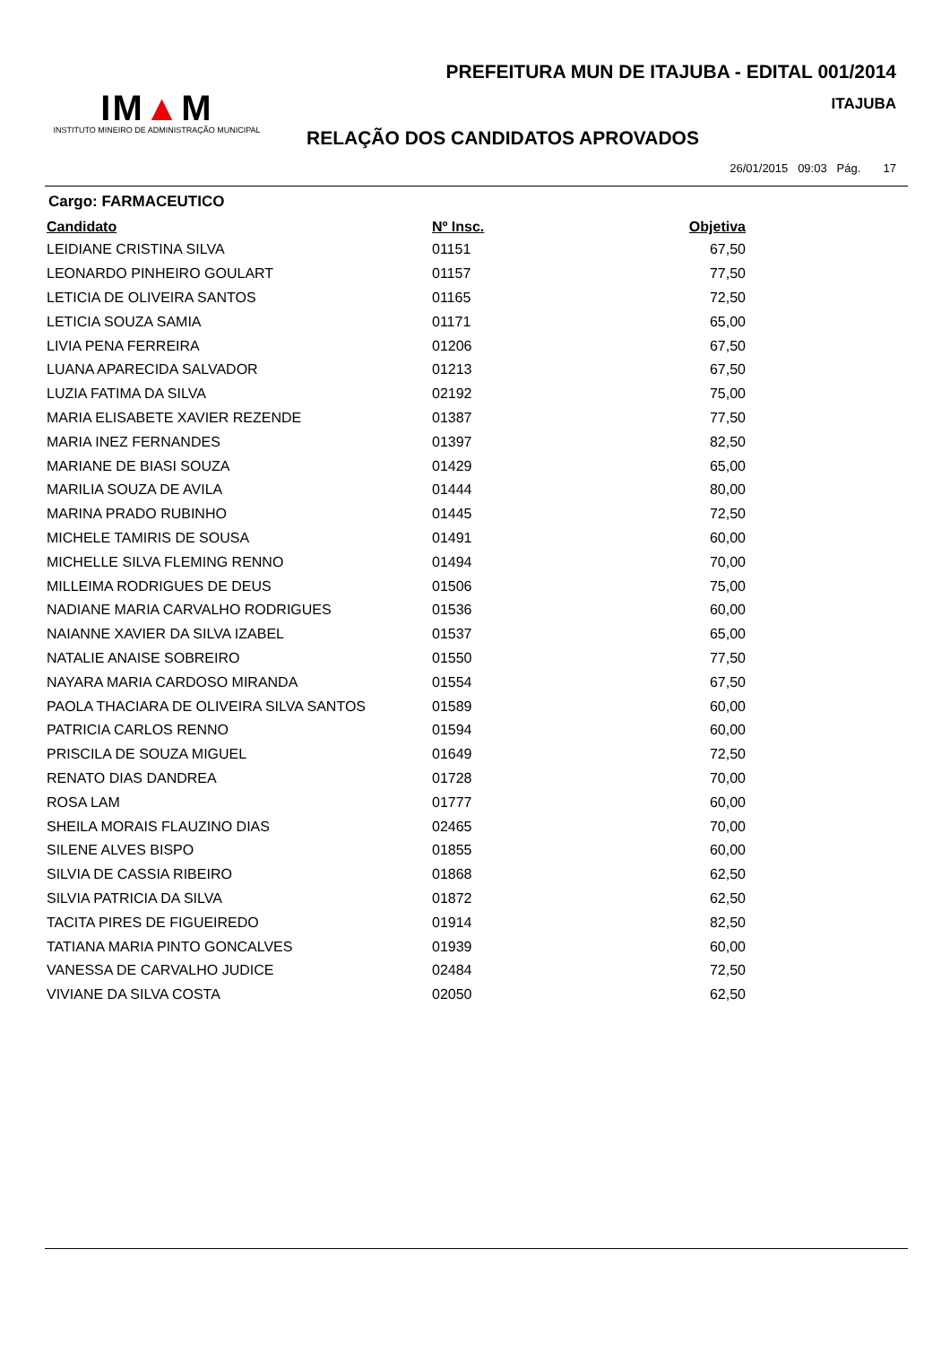PREFEITURA MUN DE ITAJUBA - EDITAL 001/2014
ITAJUBA
IM▲M
INSTITUTO MINEIRO DE ADMINISTRAÇÃO MUNICIPAL
RELAÇÃO DOS CANDIDATOS APROVADOS
26/01/2015 09:03 Pág. 17
Cargo: FARMACEUTICO
| Candidato | Nº Insc. | Objetiva |
| --- | --- | --- |
| LEIDIANE CRISTINA SILVA | 01151 | 67,50 |
| LEONARDO PINHEIRO GOULART | 01157 | 77,50 |
| LETICIA DE OLIVEIRA SANTOS | 01165 | 72,50 |
| LETICIA SOUZA SAMIA | 01171 | 65,00 |
| LIVIA PENA FERREIRA | 01206 | 67,50 |
| LUANA APARECIDA SALVADOR | 01213 | 67,50 |
| LUZIA FATIMA DA SILVA | 02192 | 75,00 |
| MARIA ELISABETE XAVIER REZENDE | 01387 | 77,50 |
| MARIA INEZ FERNANDES | 01397 | 82,50 |
| MARIANE DE BIASI SOUZA | 01429 | 65,00 |
| MARILIA SOUZA DE AVILA | 01444 | 80,00 |
| MARINA PRADO RUBINHO | 01445 | 72,50 |
| MICHELE TAMIRIS DE SOUSA | 01491 | 60,00 |
| MICHELLE SILVA FLEMING RENNO | 01494 | 70,00 |
| MILLEIMA RODRIGUES DE DEUS | 01506 | 75,00 |
| NADIANE MARIA CARVALHO RODRIGUES | 01536 | 60,00 |
| NAIANNE XAVIER DA SILVA IZABEL | 01537 | 65,00 |
| NATALIE ANAISE SOBREIRO | 01550 | 77,50 |
| NAYARA MARIA CARDOSO MIRANDA | 01554 | 67,50 |
| PAOLA THACIARA DE OLIVEIRA SILVA SANTOS | 01589 | 60,00 |
| PATRICIA CARLOS RENNO | 01594 | 60,00 |
| PRISCILA DE SOUZA MIGUEL | 01649 | 72,50 |
| RENATO DIAS DANDREA | 01728 | 70,00 |
| ROSA LAM | 01777 | 60,00 |
| SHEILA MORAIS FLAUZINO DIAS | 02465 | 70,00 |
| SILENE ALVES BISPO | 01855 | 60,00 |
| SILVIA DE CASSIA RIBEIRO | 01868 | 62,50 |
| SILVIA PATRICIA DA SILVA | 01872 | 62,50 |
| TACITA PIRES DE FIGUEIREDO | 01914 | 82,50 |
| TATIANA MARIA PINTO GONCALVES | 01939 | 60,00 |
| VANESSA DE CARVALHO JUDICE | 02484 | 72,50 |
| VIVIANE DA SILVA COSTA | 02050 | 62,50 |